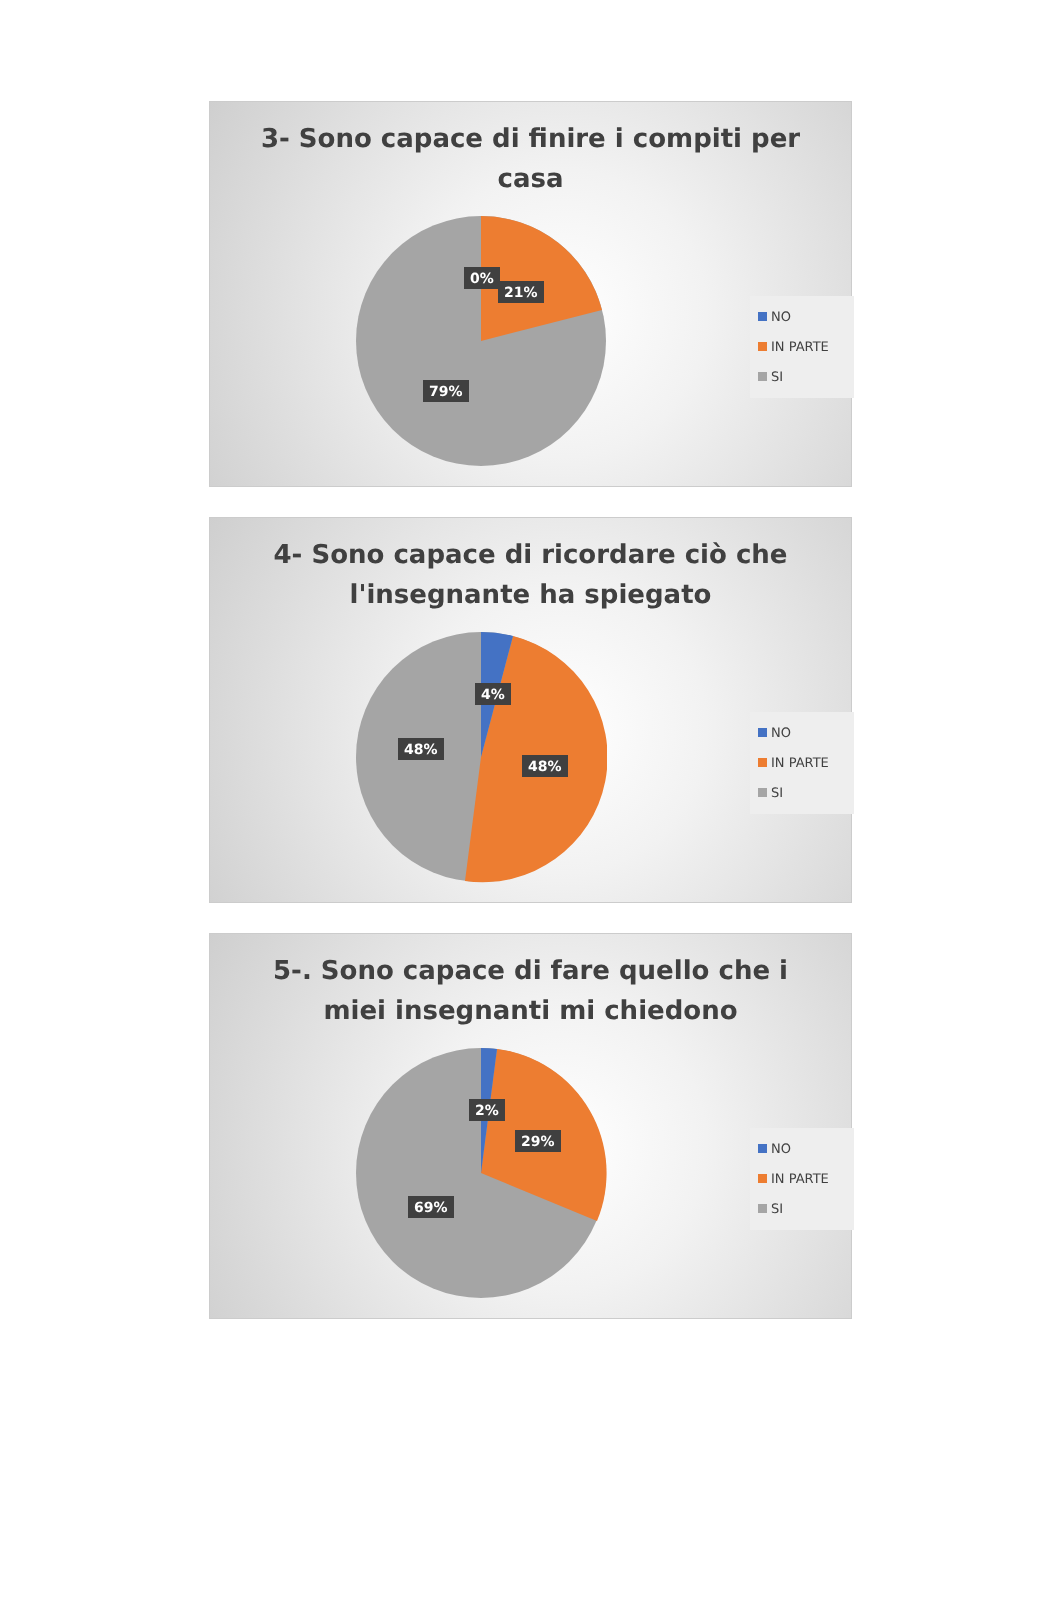3- Sono capace di finire i compiti per
casa
0%
21%
79%
NO
IN PARTE
SI
4- Sono capace di ricordare ciò che
l'insegnante ha spiegato
4%
48%
48%
NO
IN PARTE
SI
5-. Sono capace di fare quello che i
miei insegnanti mi chiedono
2%
29%
69%
NO
IN PARTE
SI